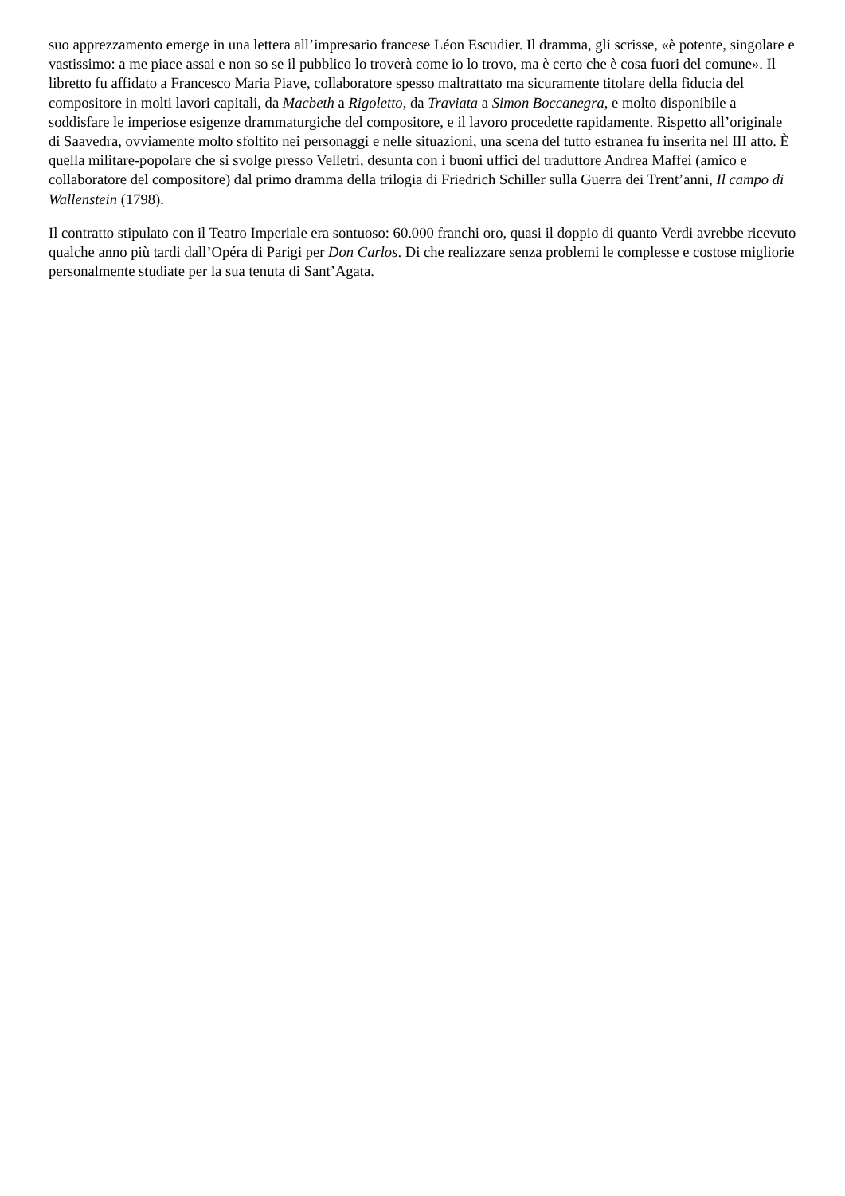suo apprezzamento emerge in una lettera all’impresario francese Léon Escudier. Il dramma, gli scrisse, «è potente, singolare e vastissimo: a me piace assai e non so se il pubblico lo troverà come io lo trovo, ma è certo che è cosa fuori del comune». Il libretto fu affidato a Francesco Maria Piave, collaboratore spesso maltrattato ma sicuramente titolare della fiducia del compositore in molti lavori capitali, da Macbeth a Rigoletto, da Traviata a Simon Boccanegra, e molto disponibile a soddisfare le imperiose esigenze drammaturgiche del compositore, e il lavoro procedette rapidamente. Rispetto all’originale di Saavedra, ovviamente molto sfoltito nei personaggi e nelle situazioni, una scena del tutto estranea fu inserita nel III atto. È quella militare-popolare che si svolge presso Velletri, desunta con i buoni uffici del traduttore Andrea Maffei (amico e collaboratore del compositore) dal primo dramma della trilogia di Friedrich Schiller sulla Guerra dei Trent’anni, Il campo di Wallenstein (1798).
Il contratto stipulato con il Teatro Imperiale era sontuoso: 60.000 franchi oro, quasi il doppio di quanto Verdi avrebbe ricevuto qualche anno più tardi dall’Opéra di Parigi per Don Carlos. Di che realizzare senza problemi le complesse e costose migliorie personalmente studiate per la sua tenuta di Sant’Agata.